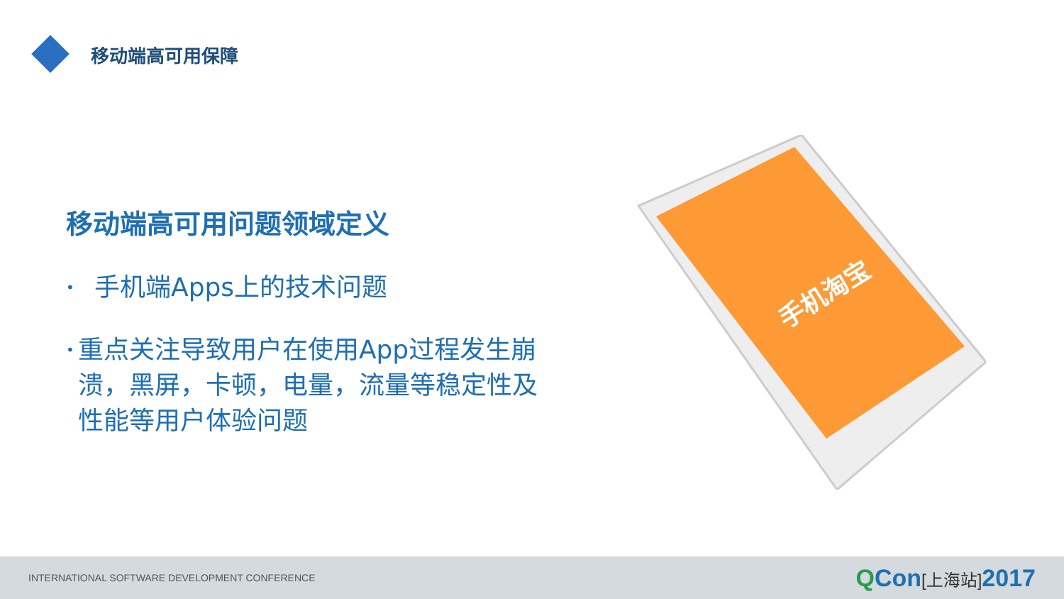移动端高可用保障
移动端高可用问题领域定义
• 手机端Apps上的技术问题
• 重点关注导致用户在使用App过程发生崩溃，黑屏，卡顿，电量，流量等稳定性及性能等用户体验问题
手机淘宝
INTERNATIONAL SOFTWARE DEVELOPMENT CONFERENCE QCon[上海站] 2017